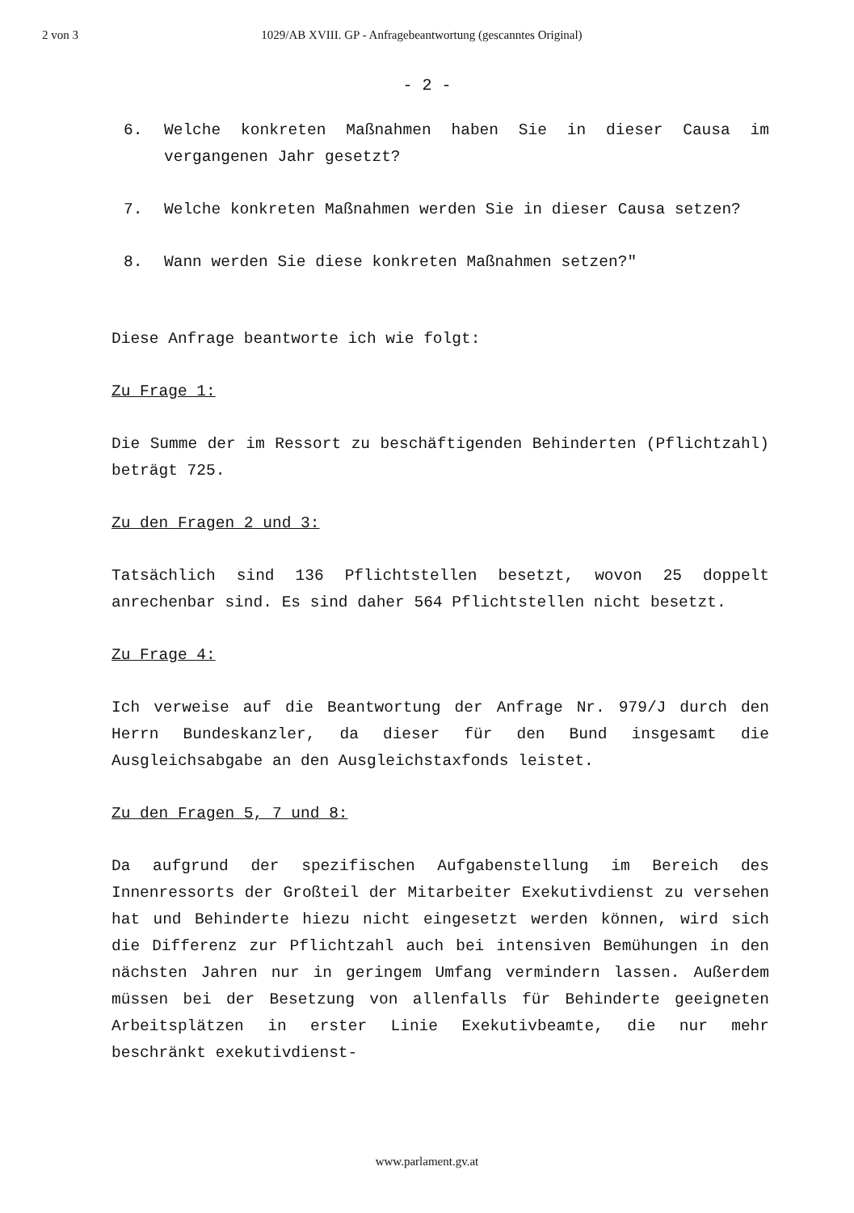2 von 3 1029/AB XVIII. GP - Anfragebeantwortung (gescanntes Original)
- 2 -
6. Welche konkreten Maßnahmen haben Sie in dieser Causa im vergangenen Jahr gesetzt?
7. Welche konkreten Maßnahmen werden Sie in dieser Causa setzen?
8. Wann werden Sie diese konkreten Maßnahmen setzen?"
Diese Anfrage beantworte ich wie folgt:
Zu Frage 1:
Die Summe der im Ressort zu beschäftigenden Behinderten (Pflichtzahl) beträgt 725.
Zu den Fragen 2 und 3:
Tatsächlich sind 136 Pflichtstellen besetzt, wovon 25 doppelt anrechenbar sind. Es sind daher 564 Pflichtstellen nicht besetzt.
Zu Frage 4:
Ich verweise auf die Beantwortung der Anfrage Nr. 979/J durch den Herrn Bundeskanzler, da dieser für den Bund insgesamt die Ausgleichsabgabe an den Ausgleichstaxfonds leistet.
Zu den Fragen 5, 7 und 8:
Da aufgrund der spezifischen Aufgabenstellung im Bereich des Innenressorts der Großteil der Mitarbeiter Exekutivdienst zu versehen hat und Behinderte hiezu nicht eingesetzt werden können, wird sich die Differenz zur Pflichtzahl auch bei intensiven Bemühungen in den nächsten Jahren nur in geringem Umfang vermindern lassen. Außerdem müssen bei der Besetzung von allenfalls für Behinderte geeigneten Arbeitsplätzen in erster Linie Exekutivbeamte, die nur mehr beschränkt exekutivdienst-
www.parlament.gv.at